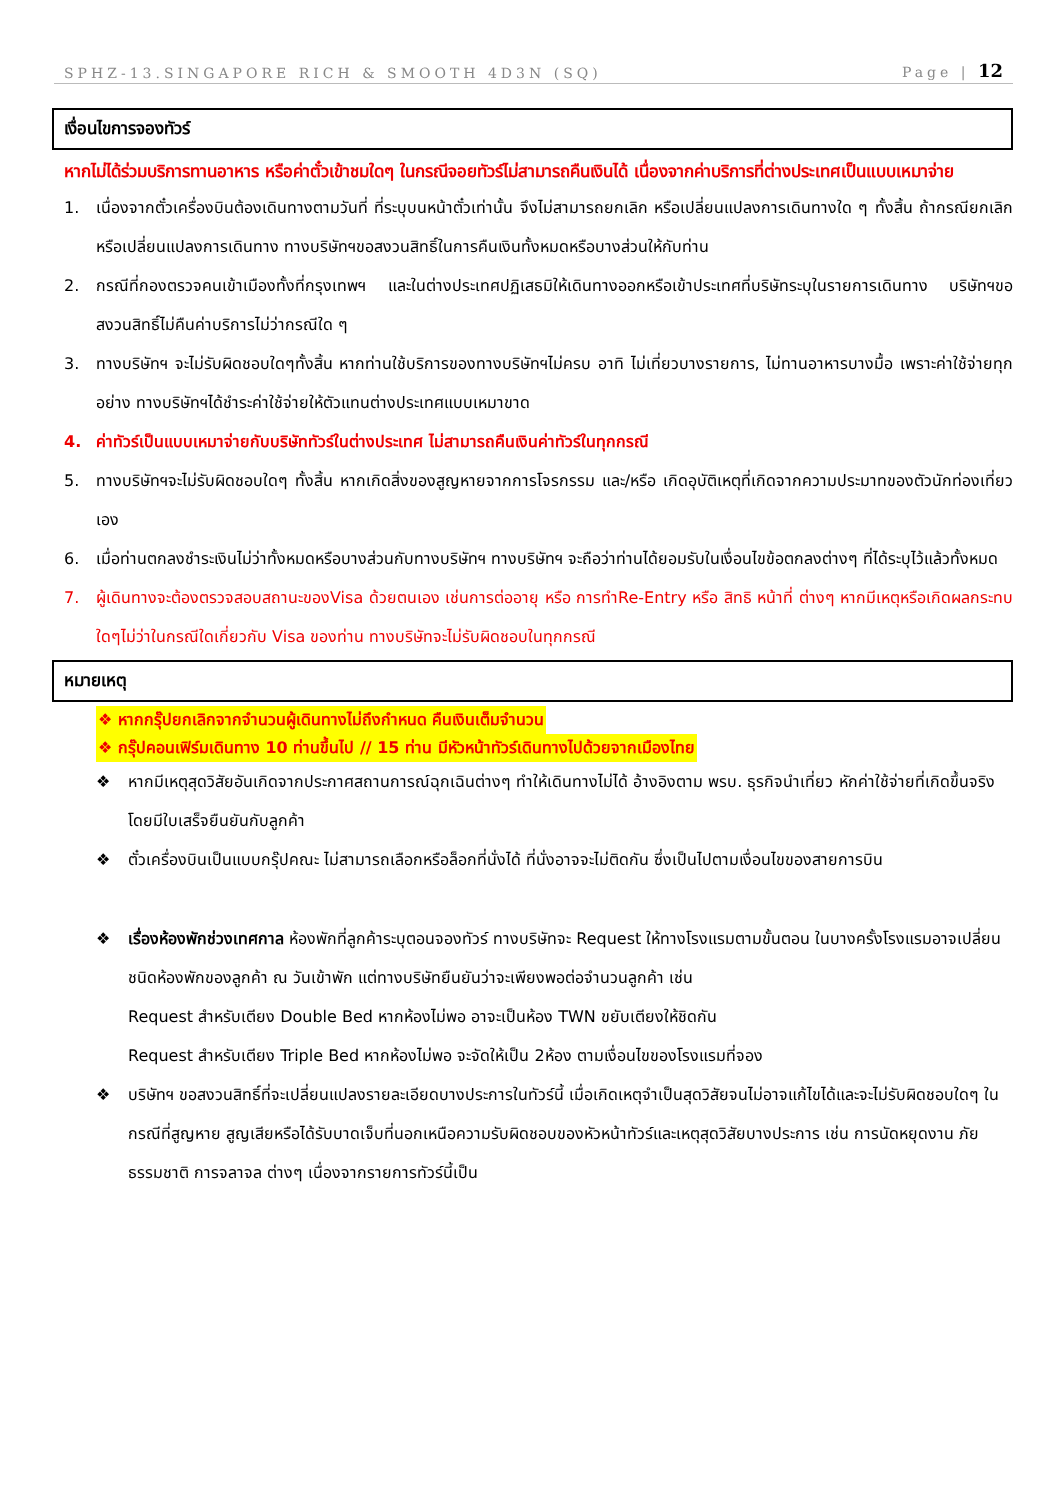SPHZ-13.SINGAPORE RICH & SMOOTH 4D3N (SQ) Page | 12
เงื่อนไขการจองทัวร์
หากไม่ได้ร่วมบริการทานอาหาร หรือค่าตั๋วเข้าชมใดๆ ในกรณีจอยทัวร์ไม่สามารถคืนเงินได้ เนื่องจากค่าบริการที่ต่างประเทศเป็นแบบเหมาจ่าย
1. เนื่องจากตั๋วเครื่องบินต้องเดินทางตามวันที่ ที่ระบุบนหน้าตั๋วเท่านั้น จึงไม่สามารถยกเลิก หรือเปลี่ยนแปลงการเดินทางใด ๆ ทั้งสิ้น ถ้ากรณียกเลิก หรือเปลี่ยนแปลงการเดินทาง ทางบริษัทฯขอสงวนสิทธิ์ในการคืนเงินทั้งหมดหรือบางส่วนให้กับท่าน
2. กรณีที่กองตรวจคนเข้าเมืองทั้งที่กรุงเทพฯ และในต่างประเทศปฏิเสธมิให้เดินทางออกหรือเข้าประเทศที่บริษัทระบุในรายการเดินทาง บริษัทฯขอสงวนสิทธิ์ไม่คืนค่าบริการไม่ว่ากรณีใด ๆ
3. ทางบริษัทฯ จะไม่รับผิดชอบใดๆทั้งสิ้น หากท่านใช้บริการของทางบริษัทฯไม่ครบ อาทิ ไม่เที่ยวบางรายการ, ไม่ทานอาหารบางมื้อ เพราะค่าใช้จ่ายทุกอย่าง ทางบริษัทฯได้ชำระค่าใช้จ่ายให้ตัวแทนต่างประเทศแบบเหมาขาด
4. ค่าทัวร์เป็นแบบเหมาจ่ายกับบริษัททัวร์ในต่างประเทศ ไม่สามารถคืนเงินค่าทัวร์ในทุกกรณี
5. ทางบริษัทฯจะไม่รับผิดชอบใดๆ ทั้งสิ้น หากเกิดสิ่งของสูญหายจากการโจรกรรม และ/หรือ เกิดอุบัติเหตุที่เกิดจากความประมาทของตัวนักท่องเที่ยวเอง
6. เมื่อท่านตกลงชำระเงินไม่ว่าทั้งหมดหรือบางส่วนกับทางบริษัทฯ ทางบริษัทฯ จะถือว่าท่านได้ยอมรับในเงื่อนไขข้อตกลงต่างๆ ที่ได้ระบุไว้แล้วทั้งหมด
7. ผู้เดินทางจะต้องตรวจสอบสถานะของVisa ด้วยตนเอง เช่นการต่ออายุ หรือ การทำRe-Entry หรือ สิทธิ หน้าที่ ต่างๆ หากมีเหตุหรือเกิดผลกระทบใดๆไม่ว่าในกรณีใดเกี่ยวกับ Visa ของท่าน ทางบริษัทจะไม่รับผิดชอบในทุกกรณี
หมายเหตุ
❖ หากกรุ๊ปยกเลิกจากจำนวนผู้เดินทางไม่ถึงกำหนด คืนเงินเต็มจำนวน
❖ กรุ๊ปคอนเฟิร์มเดินทาง 10 ท่านขึ้นไป // 15 ท่าน มีหัวหน้าทัวร์เดินทางไปด้วยจากเมืองไทย
❖ หากมีเหตุสุดวิสัยอันเกิดจากประกาศสถานการณ์ฉุกเฉินต่างๆ ทำให้เดินทางไม่ได้ อ้างอิงตาม พรบ. ธุรกิจนำเที่ยว หักค่าใช้จ่ายที่เกิดขึ้นจริงโดยมีใบเสร็จยืนยันกับลูกค้า
❖ ตั๋วเครื่องบินเป็นแบบกรุ๊ปคณะ ไม่สามารถเลือกหรือล็อกที่นั่งได้ ที่นั่งอาจจะไม่ติดกัน ซึ่งเป็นไปตามเงื่อนไขของสายการบิน
❖ เรื่องห้องพักช่วงเทศกาล ห้องพักที่ลูกค้าระบุตอนจองทัวร์ ทางบริษัทจะ Request ให้ทางโรงแรมตามขั้นตอน ในบางครั้งโรงแรมอาจเปลี่ยนชนิดห้องพักของลูกค้า ณ วันเข้าพัก แต่ทางบริษัทยืนยันว่าจะเพียงพอต่อจำนวนลูกค้า เช่น
Request สำหรับเตียง Double Bed หากห้องไม่พอ อาจะเป็นห้อง TWN ขยับเตียงให้ชิดกัน
Request สำหรับเตียง Triple Bed หากห้องไม่พอ จะจัดให้เป็น 2ห้อง ตามเงื่อนไขของโรงแรมที่จอง
❖ บริษัทฯ ขอสงวนสิทธิ์ที่จะเปลี่ยนแปลงรายละเอียดบางประการในทัวร์นี้ เมื่อเกิดเหตุจำเป็นสุดวิสัยจนไม่อาจแก้ไขได้และจะไม่รับผิดชอบใดๆ ในกรณีที่สูญหาย สูญเสียหรือได้รับบาดเจ็บที่นอกเหนือความรับผิดชอบของหัวหน้าทัวร์และเหตุสุดวิสัยบางประการ เช่น การนัดหยุดงาน ภัยธรรมชาติ การจลาจล ต่างๆ เนื่องจากรายการทัวร์นี้เป็น